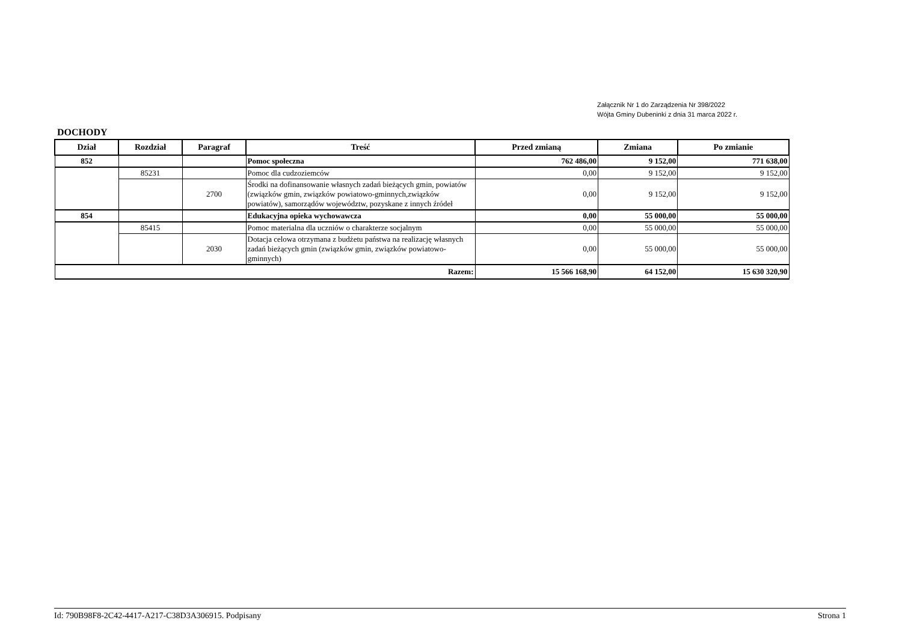Załącznik Nr 1 do Zarządzenia Nr 398/2022
Wójta Gminy Dubeninki z dnia 31 marca 2022 r.
DOCHODY
| Dział | Rozdział | Paragraf | Treść | Przed zmianą | Zmiana | Po zmianie |
| --- | --- | --- | --- | --- | --- | --- |
| 852 | | | Pomoc społeczna | 762 486,00 | 9 152,00 | 771 638,00 |
| | 85231 | | Pomoc dla cudzoziemców | 0,00 | 9 152,00 | 9 152,00 |
| | | 2700 | Środki na dofinansowanie własnych zadań bieżących gmin, powiatów (związków gmin, związków powiatowo-gminnych,związków powiatów), samorządów województw, pozyskane z innych źródeł | 0,00 | 9 152,00 | 9 152,00 |
| 854 | | | Edukacyjna opieka wychowawcza | 0,00 | 55 000,00 | 55 000,00 |
| | 85415 | | Pomoc materialna dla uczniów o charakterze socjalnym | 0,00 | 55 000,00 | 55 000,00 |
| | | 2030 | Dotacja celowa otrzymana z budżetu państwa na realizację własnych zadań bieżących gmin (związków gmin, związków powiatowo-gminnych) | 0,00 | 55 000,00 | 55 000,00 |
| Razem: | | | | 15 566 168,90 | 64 152,00 | 15 630 320,90 |
Id: 790B98F8-2C42-4417-A217-C38D3A306915. Podpisany Strona 1